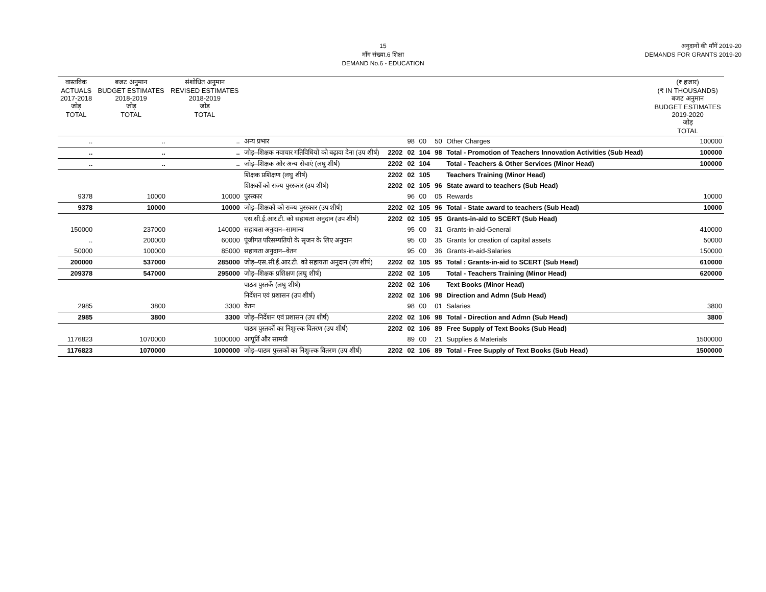15
माँग संख्या.6 शिक्षा
DEMAND No.6 - EDUCATION
अनुदानों की माँगें 2019-20
DEMANDS FOR GRANTS 2019-20
| वास्तविक ACTUALS 2017-2018 जोड़ TOTAL | बजट अनुमान BUDGET ESTIMATES 2018-2019 जोड़ TOTAL | संशोधित अनुमान REVISED ESTIMATES 2018-2019 जोड़ TOTAL | | | | | | | (₹ हजार) (₹ IN THOUSANDS) बजट अनुमान BUDGET ESTIMATES 2019-2020 जोड़ TOTAL |
| --- | --- | --- | --- | --- | --- | --- | --- | --- | --- |
| .. | .. | .. | अन्य प्रभार | | 98 | 00 | 50 | Other Charges | 100000 |
| .. | .. | .. | जोड़–शिक्षक नवाचार गतिविधियों को बढ़ावा देना (उप शीर्ष) | 2202 | 02 | 104 | 98 | Total - Promotion of Teachers Innovation Activities (Sub Head) | 100000 |
| .. | .. | .. | जोड़–शिक्षक और अन्य सेवाएं (लघु शीर्ष) | 2202 | 02 | 104 | | Total - Teachers & Other Services (Minor Head) | 100000 |
| | | | शिक्षक प्रशिक्षण (लघु शीर्ष) | 2202 | 02 | 105 | | Teachers Training (Minor Head) | |
| | | | शिक्षकों को राज्य पुरस्कार (उप शीर्ष) | 2202 | 02 | 105 | 96 | State award to teachers (Sub Head) | |
| 9378 | 10000 | 10000 | पुरस्कार | | 96 | 00 | 05 | Rewards | 10000 |
| 9378 | 10000 | 10000 | जोड़–शिक्षकों को राज्य पुरस्कार (उप शीर्ष) | 2202 | 02 | 105 | 96 | Total - State award to teachers (Sub Head) | 10000 |
| | | | एस.सी.ई.आर.टी. को सहायता अनुदान (उप शीर्ष) | 2202 | 02 | 105 | 95 | Grants-in-aid to SCERT (Sub Head) | |
| 150000 | 237000 | 140000 | सहायता अनुदान–सामान्य | | 95 | 00 | 31 | Grants-in-aid-General | 410000 |
| .. | 200000 | 60000 | पूंजीगत परिसम्पतियो के सृजन के लिए अनुदान | | 95 | 00 | 35 | Grants for creation of capital assets | 50000 |
| 50000 | 100000 | 85000 | सहायता अनुदान–वेतन | | 95 | 00 | 36 | Grants-in-aid-Salaries | 150000 |
| 200000 | 537000 | 285000 | जोड़–एस.सी.ई.आर.टी. को सहायता अनुदान (उप शीर्ष) | 2202 | 02 | 105 | 95 | Total : Grants-in-aid to SCERT (Sub Head) | 610000 |
| 209378 | 547000 | 295000 | जोड़–शिक्षक प्रशिक्षण (लघु शीर्ष) | 2202 | 02 | 105 | | Total - Teachers Training (Minor Head) | 620000 |
| | | | पाठ्य पुस्तकें (लघु शीर्ष) | 2202 | 02 | 106 | | Text Books (Minor Head) | |
| | | | निर्देशन एवं प्रशासन (उप शीर्ष) | 2202 | 02 | 106 | 98 | Direction and Admn (Sub Head) | |
| 2985 | 3800 | 3300 | वेतन | | 98 | 00 | 01 | Salaries | 3800 |
| 2985 | 3800 | 3300 | जोड़–निर्देशन एवं प्रशासन (उप शीर्ष) | 2202 | 02 | 106 | 98 | Total - Direction and Admn (Sub Head) | 3800 |
| | | | पाठ्य पुस्तकों का निशुःल्क वितरण (उप शीर्ष) | 2202 | 02 | 106 | 89 | Free Supply of Text Books (Sub Head) | |
| 1176823 | 1070000 | 1000000 | आपूर्ति और सामग्री | | 89 | 00 | 21 | Supplies & Materials | 1500000 |
| 1176823 | 1070000 | 1000000 | जोड़–पाठ्य पुस्तकों का निशुःल्क वितरण (उप शीर्ष) | 2202 | 02 | 106 | 89 | Total - Free Supply of Text Books (Sub Head) | 1500000 |